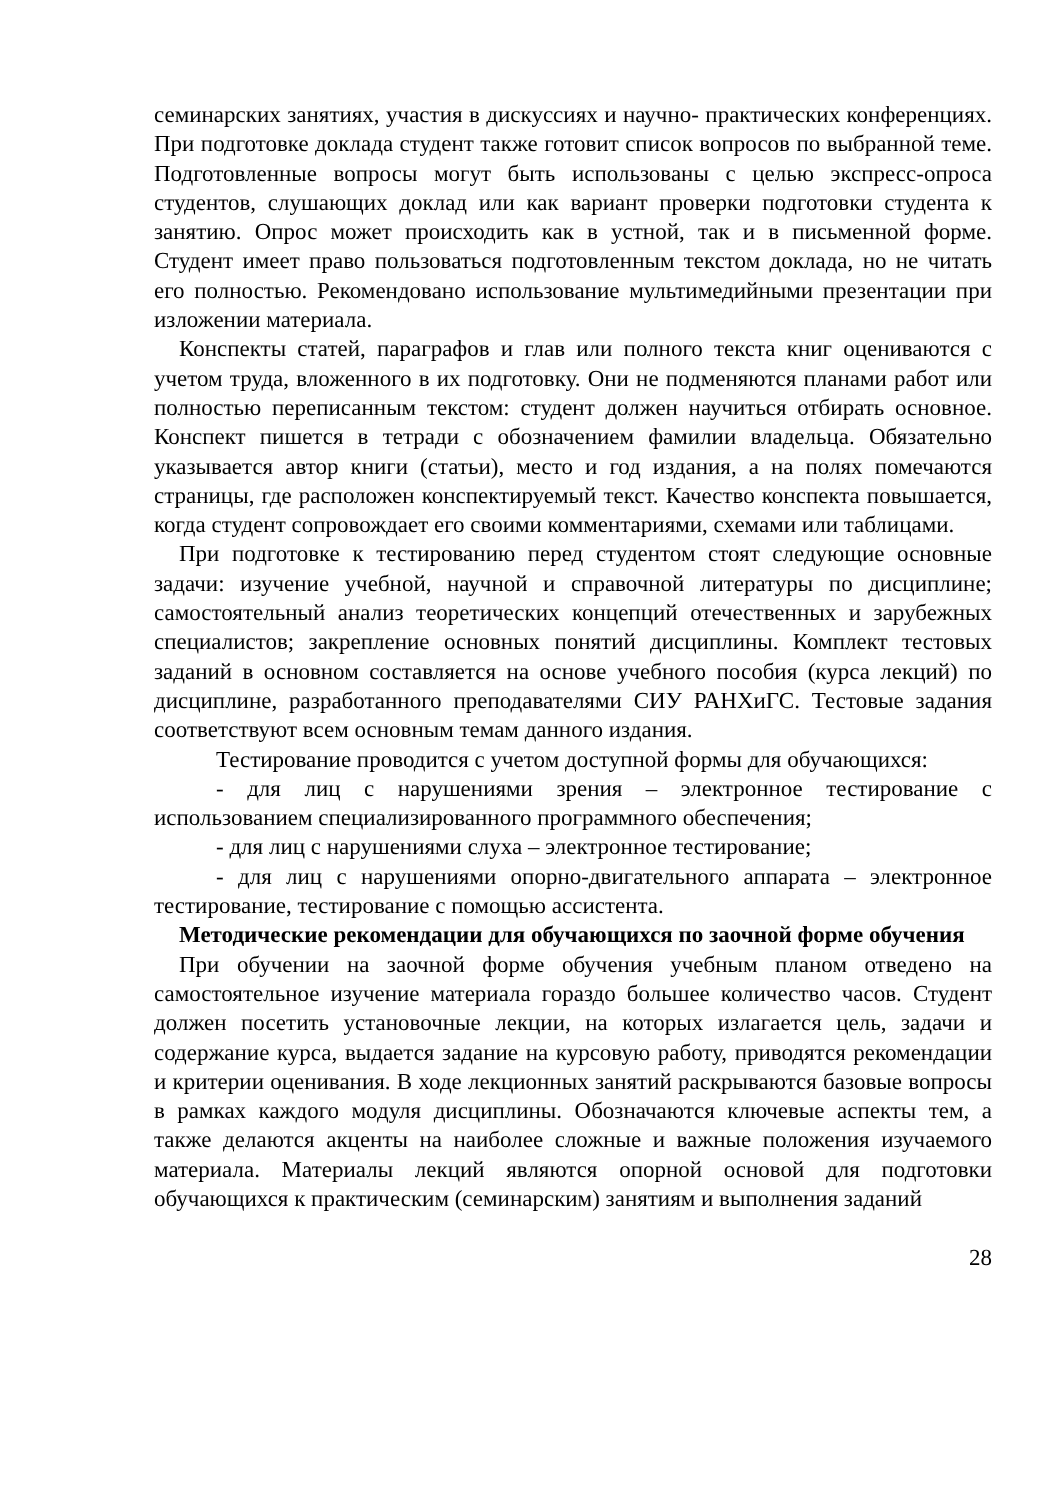семинарских занятиях, участия в дискуссиях и научно- практических конференциях. При подготовке доклада студент также готовит список вопросов по выбранной теме. Подготовленные вопросы могут быть использованы с целью экспресс-опроса студентов, слушающих доклад или как вариант проверки подготовки студента к занятию. Опрос может происходить как в устной, так и в письменной форме. Студент имеет право пользоваться подготовленным текстом доклада, но не читать его полностью. Рекомендовано использование мультимедийными презентации при изложении материала.
Конспекты статей, параграфов и глав или полного текста книг оцениваются с учетом труда, вложенного в их подготовку. Они не подменяются планами работ или полностью переписанным текстом: студент должен научиться отбирать основное. Конспект пишется в тетради с обозначением фамилии владельца. Обязательно указывается автор книги (статьи), место и год издания, а на полях помечаются страницы, где расположен конспектируемый текст. Качество конспекта повышается, когда студент сопровождает его своими комментариями, схемами или таблицами.
При подготовке к тестированию перед студентом стоят следующие основные задачи: изучение учебной, научной и справочной литературы по дисциплине; самостоятельный анализ теоретических концепций отечественных и зарубежных специалистов; закрепление основных понятий дисциплины. Комплект тестовых заданий в основном составляется на основе учебного пособия (курса лекций) по дисциплине, разработанного преподавателями СИУ РАНХиГС. Тестовые задания соответствуют всем основным темам данного издания.
Тестирование проводится с учетом доступной формы для обучающихся:
- для лиц с нарушениями зрения – электронное тестирование с использованием специализированного программного обеспечения;
- для лиц с нарушениями слуха – электронное тестирование;
- для лиц с нарушениями опорно-двигательного аппарата – электронное тестирование, тестирование с помощью ассистента.
Методические рекомендации для обучающихся по заочной форме обучения
При обучении на заочной форме обучения учебным планом отведено на самостоятельное изучение материала гораздо большее количество часов. Студент должен посетить установочные лекции, на которых излагается цель, задачи и содержание курса, выдается задание на курсовую работу, приводятся рекомендации и критерии оценивания. В ходе лекционных занятий раскрываются базовые вопросы в рамках каждого модуля дисциплины. Обозначаются ключевые аспекты тем, а также делаются акценты на наиболее сложные и важные положения изучаемого материала. Материалы лекций являются опорной основой для подготовки обучающихся к практическим (семинарским) занятиям и выполнения заданий
28